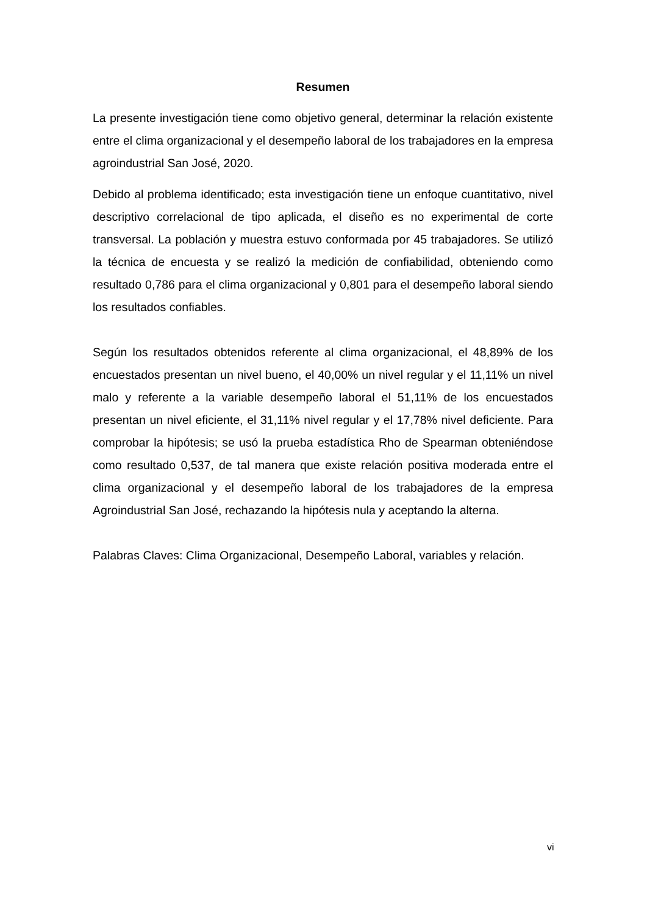Resumen
La presente investigación tiene como objetivo general, determinar la relación existente entre el clima organizacional y el desempeño laboral de los trabajadores en la empresa agroindustrial San José, 2020.
Debido al problema identificado; esta investigación tiene un enfoque cuantitativo, nivel descriptivo correlacional de tipo aplicada, el diseño es no experimental de corte transversal. La población y muestra estuvo conformada por 45 trabajadores. Se utilizó la técnica de encuesta y se realizó la medición de confiabilidad, obteniendo como resultado 0,786 para el clima organizacional y 0,801 para el desempeño laboral siendo los resultados confiables.
Según los resultados obtenidos referente al clima organizacional, el 48,89% de los encuestados presentan un nivel bueno, el 40,00% un nivel regular y el 11,11% un nivel malo y referente a la variable desempeño laboral el 51,11% de los encuestados presentan un nivel eficiente, el 31,11% nivel regular y el 17,78% nivel deficiente. Para comprobar la hipótesis; se usó la prueba estadística Rho de Spearman obteniéndose como resultado 0,537, de tal manera que existe relación positiva moderada entre el clima organizacional y el desempeño laboral de los trabajadores de la empresa Agroindustrial San José, rechazando la hipótesis nula y aceptando la alterna.
Palabras Claves: Clima Organizacional, Desempeño Laboral, variables y relación.
vi